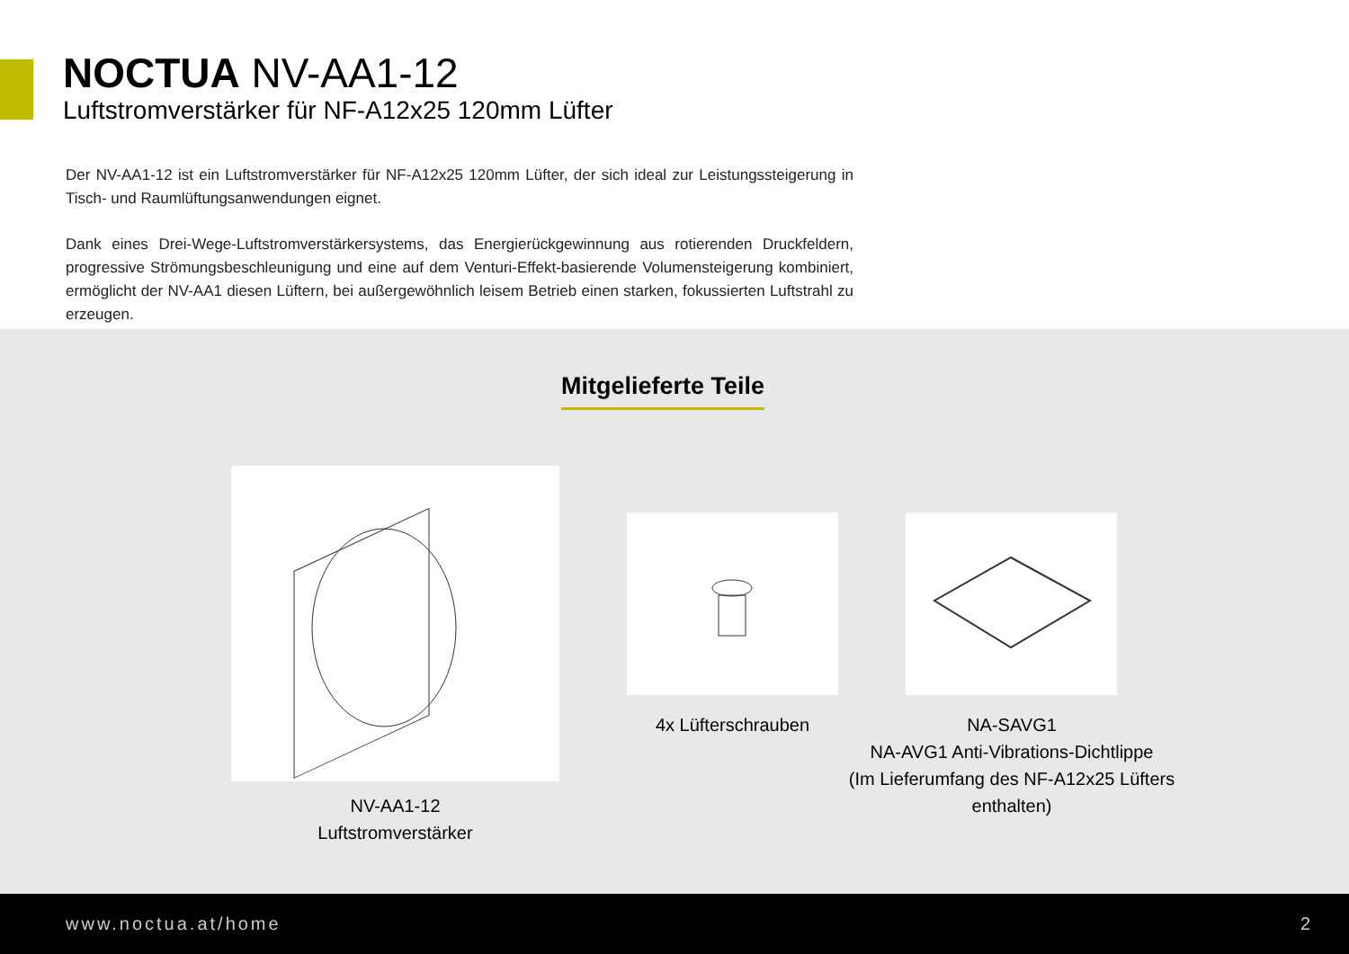NOCTUA NV-AA1-12
Luftstromverstärker für NF-A12x25 120mm Lüfter
Der NV-AA1-12 ist ein Luftstromverstärker für NF-A12x25 120mm Lüfter, der sich ideal zur Leistungssteigerung in Tisch- und Raumlüftungsanwendungen eignet.
Dank eines Drei-Wege-Luftstromverstärkersystems, das Energierückgewinnung aus rotierenden Druckfeldern, progressive Strömungsbeschleunigung und eine auf dem Venturi-Effekt-basierende Volumensteigerung kombiniert, ermöglicht der NV-AA1 diesen Lüftern, bei außergewöhnlich leisem Betrieb einen starken, fokussierten Luftstrahl zu erzeugen.
Mitgelieferte Teile
NV-AA1-12
Luftstromverstärker
4x Lüfterschrauben
NA-SAVG1
NA-AVG1 Anti-Vibrations-Dichtlippe
(Im Lieferumfang des NF-A12x25 Lüfters enthalten)
www.noctua.at/home 2